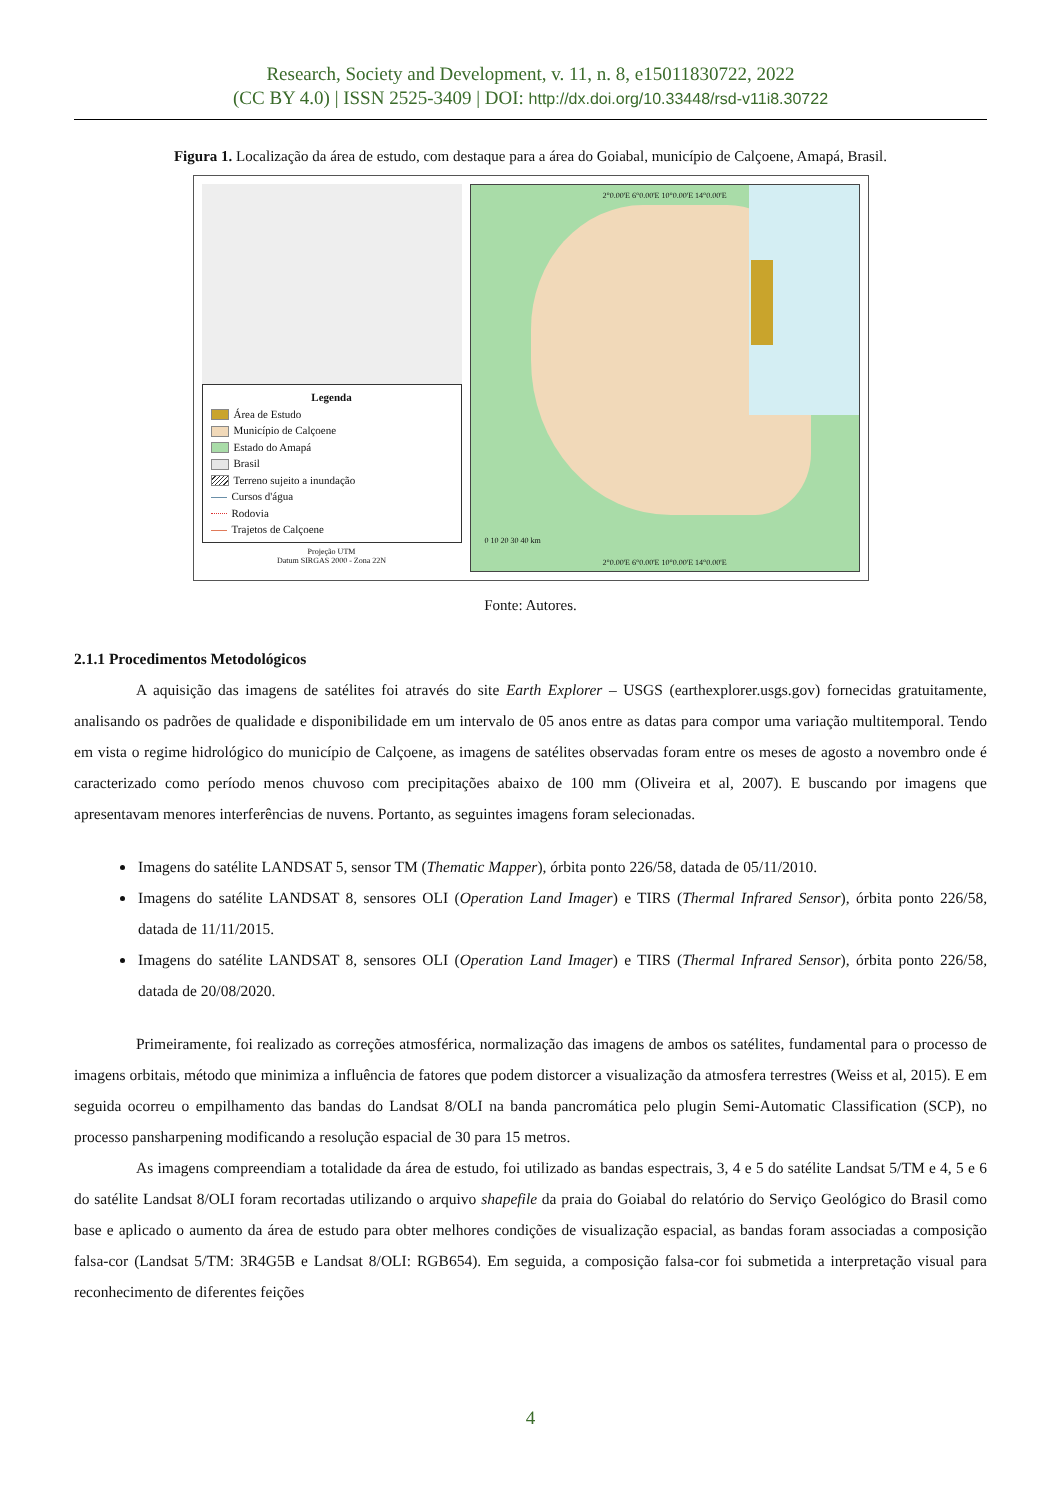Research, Society and Development, v. 11, n. 8, e15011830722, 2022
(CC BY 4.0) | ISSN 2525-3409 | DOI: http://dx.doi.org/10.33448/rsd-v11i8.30722
Figura 1. Localização da área de estudo, com destaque para a área do Goiabal, município de Calçoene, Amapá, Brasil.
Legenda
Área de Estudo
Município de Calçoene
Estado do Amapá
Brasil
Terreno sujeito a inundação
Cursos d'água
Rodovia
Trajetos de Calçoene
Projeção UTM
Datum SIRGAS 2000 - Zona 22N
2°0.00'E 6°0.00'E 10°0.00'E 14°0.00'E
0 10 20 30 40 km
2°0.00'E 6°0.00'E 10°0.00'E 14°0.00'E
Fonte: Autores.
2.1.1 Procedimentos Metodológicos
A aquisição das imagens de satélites foi através do site Earth Explorer – USGS (earthexplorer.usgs.gov) fornecidas gratuitamente, analisando os padrões de qualidade e disponibilidade em um intervalo de 05 anos entre as datas para compor uma variação multitemporal. Tendo em vista o regime hidrológico do município de Calçoene, as imagens de satélites observadas foram entre os meses de agosto a novembro onde é caracterizado como período menos chuvoso com precipitações abaixo de 100 mm (Oliveira et al, 2007). E buscando por imagens que apresentavam menores interferências de nuvens. Portanto, as seguintes imagens foram selecionadas.
Imagens do satélite LANDSAT 5, sensor TM (Thematic Mapper), órbita ponto 226/58, datada de 05/11/2010.
Imagens do satélite LANDSAT 8, sensores OLI (Operation Land Imager) e TIRS (Thermal Infrared Sensor), órbita ponto 226/58, datada de 11/11/2015.
Imagens do satélite LANDSAT 8, sensores OLI (Operation Land Imager) e TIRS (Thermal Infrared Sensor), órbita ponto 226/58, datada de 20/08/2020.
Primeiramente, foi realizado as correções atmosférica, normalização das imagens de ambos os satélites, fundamental para o processo de imagens orbitais, método que minimiza a influência de fatores que podem distorcer a visualização da atmosfera terrestres (Weiss et al, 2015). E em seguida ocorreu o empilhamento das bandas do Landsat 8/OLI na banda pancromática pelo plugin Semi-Automatic Classification (SCP), no processo pansharpening modificando a resolução espacial de 30 para 15 metros.
As imagens compreendiam a totalidade da área de estudo, foi utilizado as bandas espectrais, 3, 4 e 5 do satélite Landsat 5/TM e 4, 5 e 6 do satélite Landsat 8/OLI foram recortadas utilizando o arquivo shapefile da praia do Goiabal do relatório do Serviço Geológico do Brasil como base e aplicado o aumento da área de estudo para obter melhores condições de visualização espacial, as bandas foram associadas a composição falsa-cor (Landsat 5/TM: 3R4G5B e Landsat 8/OLI: RGB654). Em seguida, a composição falsa-cor foi submetida a interpretação visual para reconhecimento de diferentes feições
4